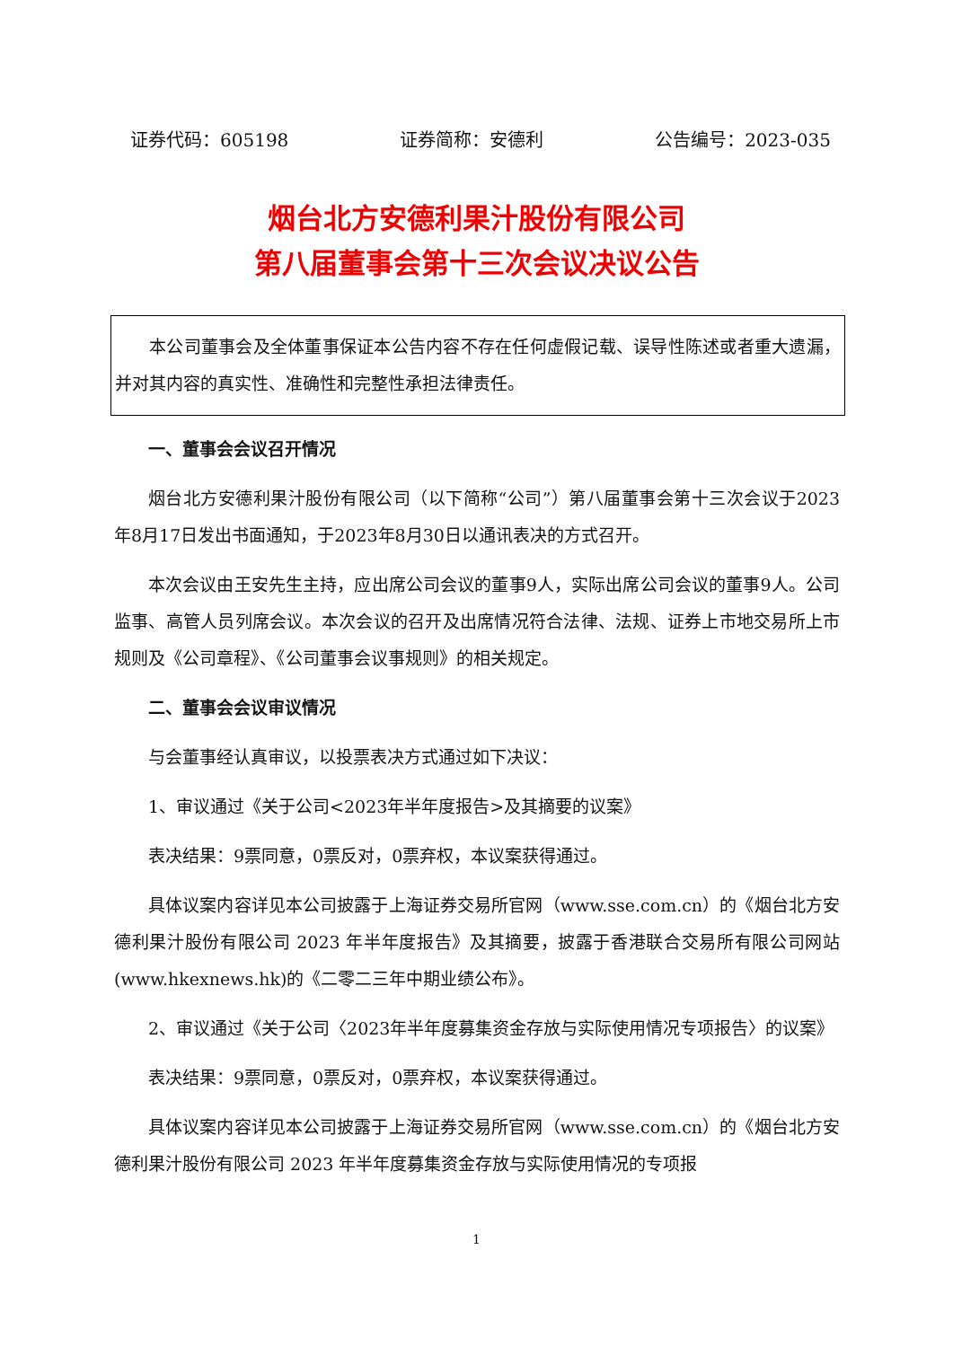证券代码：605198 证券简称：安德利 公告编号：2023-035
烟台北方安德利果汁股份有限公司
第八届董事会第十三次会议决议公告
本公司董事会及全体董事保证本公告内容不存在任何虚假记载、误导性陈述或者重大遗漏，并对其内容的真实性、准确性和完整性承担法律责任。
一、董事会会议召开情况
烟台北方安德利果汁股份有限公司（以下简称“公司”）第八届董事会第十三次会议于2023年8月17日发出书面通知，于2023年8月30日以通讯表决的方式召开。
本次会议由王安先生主持，应出席公司会议的董事9人，实际出席公司会议的董事9人。公司监事、高管人员列席会议。本次会议的召开及出席情况符合法律、法规、证券上市地交易所上市规则及《公司章程》、《公司董事会议事规则》的相关规定。
二、董事会会议审议情况
与会董事经认真审议，以投票表决方式通过如下决议：
1、审议通过《关于公司<2023年半年度报告>及其摘要的议案》
表决结果：9票同意，0票反对，0票弃权，本议案获得通过。
具体议案内容详见本公司披露于上海证券交易所官网（www.sse.com.cn）的《烟台北方安德利果汁股份有限公司 2023 年半年度报告》及其摘要，披露于香港联合交易所有限公司网站(www.hkexnews.hk)的《二零二三年中期业绩公布》。
2、审议通过《关于公司〈2023年半年度募集资金存放与实际使用情况专项报告〉的议案》
表决结果：9票同意，0票反对，0票弃权，本议案获得通过。
具体议案内容详见本公司披露于上海证券交易所官网（www.sse.com.cn）的《烟台北方安德利果汁股份有限公司 2023 年半年度募集资金存放与实际使用情况的专项报
1